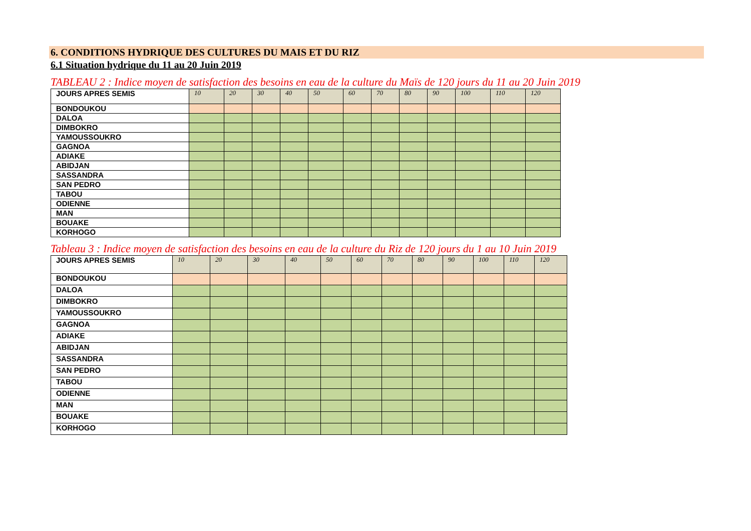6. CONDITIONS HYDRIQUE DES CULTURES DU MAIS ET DU RIZ
6.1 Situation hydrique du 11 au 20 Juin 2019
TABLEAU 2 : Indice moyen de satisfaction des besoins en eau de la culture du Maïs de 120 jours du 11 au 20 Juin 2019
| JOURS APRES SEMIS | 10 | 20 | 30 | 40 | 50 | 60 | 70 | 80 | 90 | 100 | 110 | 120 |
| --- | --- | --- | --- | --- | --- | --- | --- | --- | --- | --- | --- | --- |
| BONDOUKOU | | | | | | | | | | | | |
| DALOA | | | | | | | | | | | | |
| DIMBOKRO | | | | | | | | | | | | |
| YAMOUSSOUKRO | | | | | | | | | | | | |
| GAGNOA | | | | | | | | | | | | |
| ADIAKE | | | | | | | | | | | | |
| ABIDJAN | | | | | | | | | | | | |
| SASSANDRA | | | | | | | | | | | | |
| SAN PEDRO | | | | | | | | | | | | |
| TABOU | | | | | | | | | | | | |
| ODIENNE | | | | | | | | | | | | |
| MAN | | | | | | | | | | | | |
| BOUAKE | | | | | | | | | | | | |
| KORHOGO | | | | | | | | | | | | |
Tableau 3 : Indice moyen de satisfaction des besoins en eau de la culture du Riz de 120 jours du 1 au 10 Juin 2019
| JOURS APRES SEMIS | 10 | 20 | 30 | 40 | 50 | 60 | 70 | 80 | 90 | 100 | 110 | 120 |
| --- | --- | --- | --- | --- | --- | --- | --- | --- | --- | --- | --- | --- |
| BONDOUKOU | | | | | | | | | | | | |
| DALOA | | | | | | | | | | | | |
| DIMBOKRO | | | | | | | | | | | | |
| YAMOUSSOUKRO | | | | | | | | | | | | |
| GAGNOA | | | | | | | | | | | | |
| ADIAKE | | | | | | | | | | | | |
| ABIDJAN | | | | | | | | | | | | |
| SASSANDRA | | | | | | | | | | | | |
| SAN PEDRO | | | | | | | | | | | | |
| TABOU | | | | | | | | | | | | |
| ODIENNE | | | | | | | | | | | | |
| MAN | | | | | | | | | | | | |
| BOUAKE | | | | | | | | | | | | |
| KORHOGO | | | | | | | | | | | | |